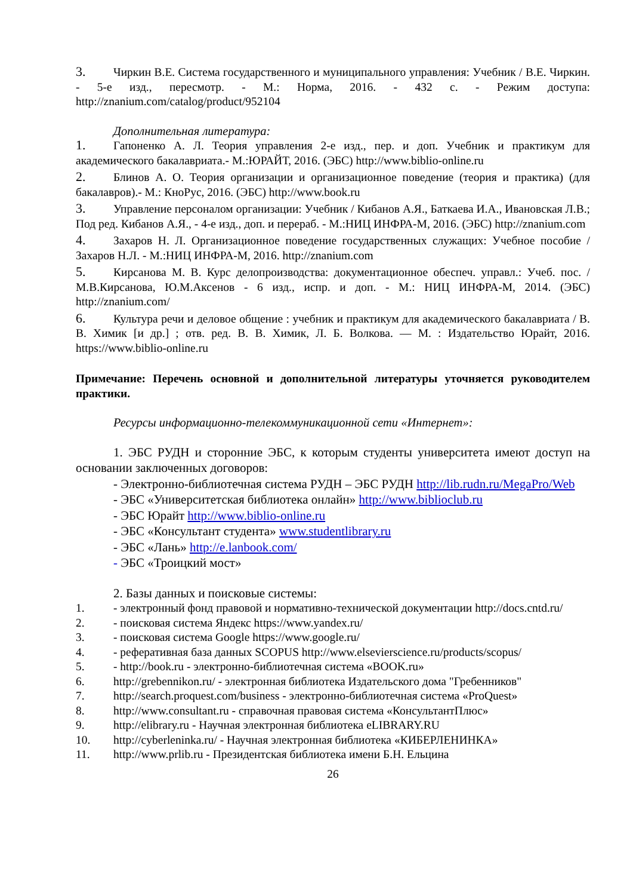3. Чиркин В.Е. Система государственного и муниципального управления: Учебник / В.Е. Чиркин. - 5-е изд., пересмотр. - М.: Норма, 2016. - 432 с. - Режим доступа: http://znanium.com/catalog/product/952104
Дополнительная литература:
1. Гапоненко А. Л. Теория управления 2-е изд., пер. и доп. Учебник и практикум для академического бакалавриата.- М.:ЮРАЙТ, 2016. (ЭБС) http://www.biblio-online.ru
2. Блинов А. О. Теория организации и организационное поведение (теория и практика) (для бакалавров).- М.: КноРус, 2016. (ЭБС) http://www.book.ru
3. Управление персоналом организации: Учебник / Кибанов А.Я., Баткаева И.А., Ивановская Л.В.; Под ред. Кибанов А.Я., - 4-е изд., доп. и перераб. - М.:НИЦ ИНФРА-М, 2016. (ЭБС) http://znanium.com
4. Захаров Н. Л. Организационное поведение государственных служащих: Учебное пособие / Захаров Н.Л. - М.:НИЦ ИНФРА-М, 2016. http://znanium.com
5. Кирсанова М. В. Курс делопроизводства: документационное обеспеч. управл.: Учеб. пос. / М.В.Кирсанова, Ю.М.Аксенов - 6 изд., испр. и доп. - М.: НИЦ ИНФРА-М, 2014. (ЭБС) http://znanium.com/
6. Культура речи и деловое общение : учебник и практикум для академического бакалавриата / В. В. Химик [и др.] ; отв. ред. В. В. Химик, Л. Б. Волкова. — М. : Издательство Юрайт, 2016. https://www.biblio-online.ru
Примечание: Перечень основной и дополнительной литературы уточняется руководителем практики.
Ресурсы информационно-телекоммуникационной сети «Интернет»:
1. ЭБС РУДН и сторонние ЭБС, к которым студенты университета имеют доступ на основании заключенных договоров:
- Электронно-библиотечная система РУДН – ЭБС РУДН http://lib.rudn.ru/MegaPro/Web
- ЭБС «Университетская библиотека онлайн» http://www.biblioclub.ru
- ЭБС Юрайт http://www.biblio-online.ru
- ЭБС «Консультант студента» www.studentlibrary.ru
- ЭБС «Лань» http://e.lanbook.com/
- ЭБС «Троицкий мост»
2. Базы данных и поисковые системы:
1. - электронный фонд правовой и нормативно-технической документации http://docs.cntd.ru/
2. - поисковая система Яндекс https://www.yandex.ru/
3. - поисковая система Google https://www.google.ru/
4. - реферативная база данных SCOPUS http://www.elsevierscience.ru/products/scopus/
5. - http://book.ru - электронно-библиотечная система «BOOK.ru»
6. http://grebennikon.ru/ - электронная библиотека Издательского дома "Гребенников"
7. http://search.proquest.com/business - электронно-библиотечная система «ProQuest»
8. http://www.consultant.ru - справочная правовая система «КонсультантПлюс»
9. http://elibrary.ru - Научная электронная библиотека eLIBRARY.RU
10. http://cyberleninka.ru/ - Научная электронная библиотека «КИБЕРЛЕНИНКА»
11. http://www.prlib.ru - Президентская библиотека имени Б.Н. Ельцина
26